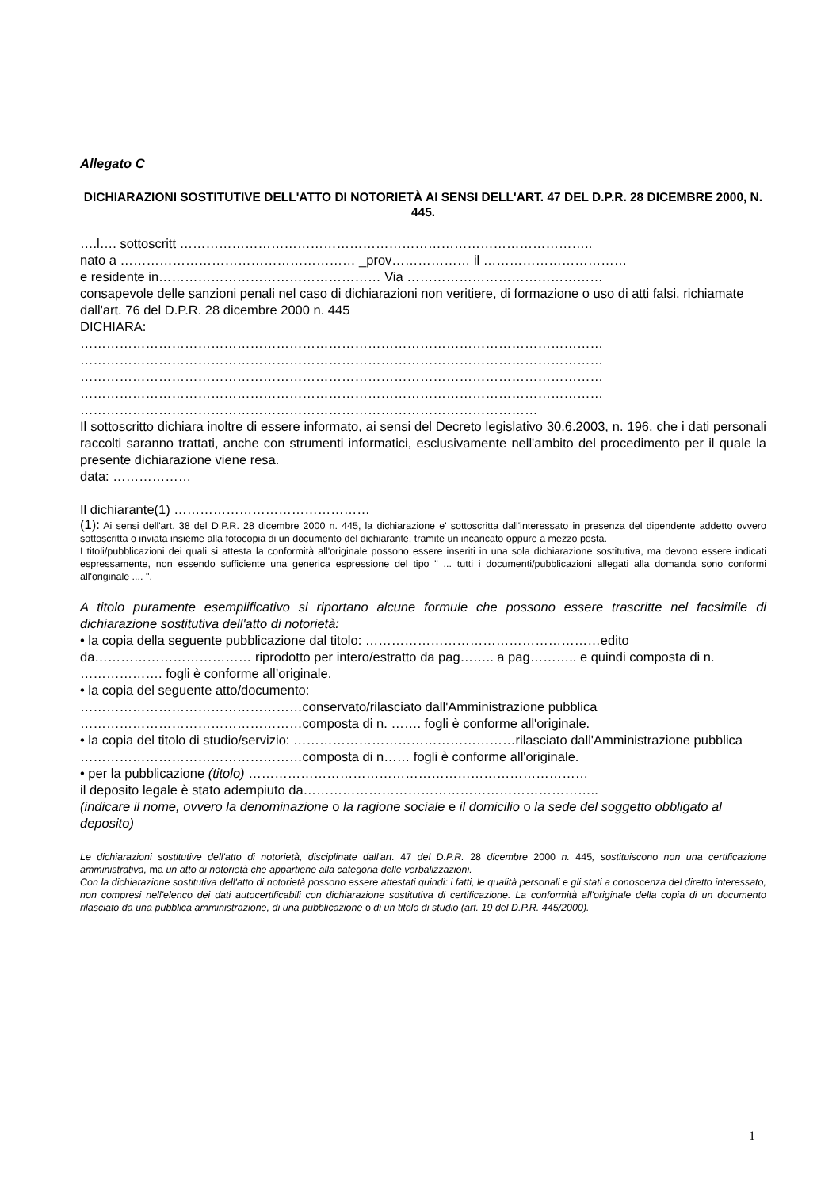Allegato C
DICHIARAZIONI SOSTITUTIVE DELL'ATTO DI NOTORIETÀ AI SENSI DELL'ART. 47 DEL D.P.R. 28 DICEMBRE 2000, N. 445.
….l…. sottoscritt …………………………………………………………………………………..
nato a ……………………………………………… _prov……………… il ……………………………
e residente in…………………………………………… Via ………………………………………
consapevole delle sanzioni penali nel caso di dichiarazioni non veritiere, di formazione o uso di atti falsi, richiamate dall'art. 76 del D.P.R. 28 dicembre 2000 n. 445
DICHIARA:
…………………………………………………………………………………………………………
…………………………………………………………………………………………………………
…………………………………………………………………………………………………………
…………………………………………………………………………………………………………
……………………………………………………………………………………………
Il sottoscritto dichiara inoltre di essere informato, ai sensi del Decreto legislativo 30.6.2003, n. 196, che i dati personali raccolti saranno trattati, anche con strumenti informatici, esclusivamente nell'ambito del procedimento per il quale la presente dichiarazione viene resa.
data: ………………
Il dichiarante(1) ………………………………………
(1): Ai sensi dell'art. 38 del D.P.R. 28 dicembre 2000 n. 445, la dichiarazione e' sottoscritta dall'interessato in presenza del dipendente addetto ovvero sottoscritta o inviata insieme alla fotocopia di un documento del dichiarante, tramite un incaricato oppure a mezzo posta.
I titoli/pubblicazioni dei quali si attesta la conformità all'originale possono essere inseriti in una sola dichiarazione sostitutiva, ma devono essere indicati espressamente, non essendo sufficiente una generica espressione del tipo " ... tutti i documenti/pubblicazioni allegati alla domanda sono conformi all'originale .... ".
A titolo puramente esemplificativo si riportano alcune formule che possono essere trascritte nel facsimile di dichiarazione sostitutiva dell'atto di notorietà:
• la copia della seguente pubblicazione dal titolo: ………………………………………………edito da……………………………… riprodotto per intero/estratto da pag…….. a pag……….. e quindi composta di n. ………………. fogli è conforme all’originale.
• la copia del seguente atto/documento:
……………………………………………conservato/rilasciato dall'Amministrazione pubblica
……………………………………………composta di n. ……. fogli è conforme all'originale.
• la copia del titolo di studio/servizio: ……………………………………………rilasciato dall'Amministrazione pubblica ……………………………………………composta di n…… fogli è conforme all'originale.
• per la pubblicazione (titolo) ……………………………………………………………………
il deposito legale è stato adempiuto da…………………………………………………………..
(indicare il nome, ovvero la denominazione o la ragione sociale e il domicilio o la sede del soggetto obbligato al deposito)
Le dichiarazioni sostitutive dell'atto di notorietà, disciplinate dall'art. 47 del D.P.R. 28 dicembre 2000 n. 445, sostituiscono non una certificazione amministrativa, ma un atto di notorietà che appartiene alla categoria delle verbalizzazioni.
Con la dichiarazione sostitutiva dell'atto di notorietà possono essere attestati quindi: i fatti, le qualità personali e gli stati a conoscenza del diretto interessato, non compresi nell'elenco dei dati autocertificabili con dichiarazione sostitutiva di certificazione. La conformità all'originale della copia di un documento rilasciato da una pubblica amministrazione, di una pubblicazione o di un titolo di studio (art. 19 del D.P.R. 445/2000).
1